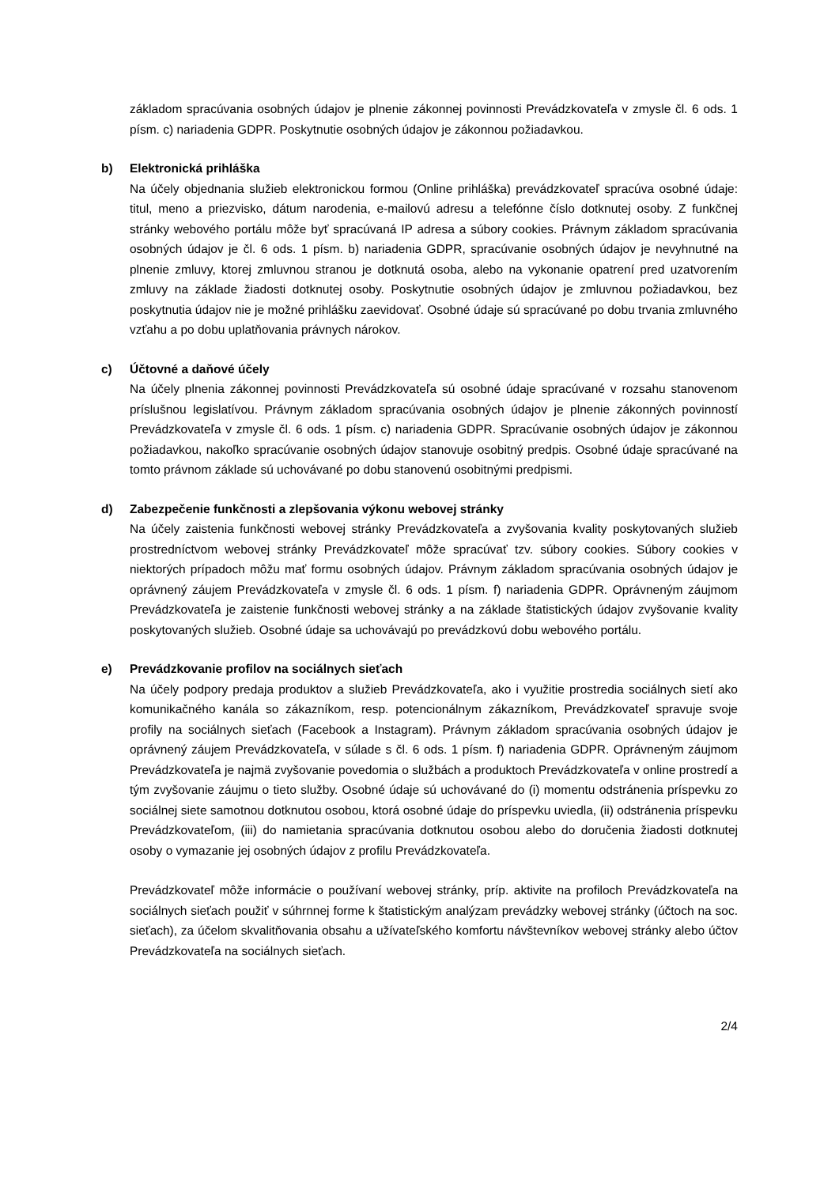základom spracúvania osobných údajov je plnenie zákonnej povinnosti Prevádzkovateľa v zmysle čl. 6 ods. 1 písm. c) nariadenia GDPR. Poskytnutie osobných údajov je zákonnou požiadavkou.
b) Elektronická prihláška
Na účely objednania služieb elektronickou formou (Online prihláška) prevádzkovateľ spracúva osobné údaje: titul, meno a priezvisko, dátum narodenia, e-mailovú adresu a telefónne číslo dotknutej osoby. Z funkčnej stránky webového portálu môže byť spracúvaná IP adresa a súbory cookies. Právnym základom spracúvania osobných údajov je čl. 6 ods. 1 písm. b) nariadenia GDPR, spracúvanie osobných údajov je nevyhnutné na plnenie zmluvy, ktorej zmluvnou stranou je dotknutá osoba, alebo na vykonanie opatrení pred uzatvorením zmluvy na základe žiadosti dotknutej osoby. Poskytnutie osobných údajov je zmluvnou požiadavkou, bez poskytnutia údajov nie je možné prihlášku zaevidovať. Osobné údaje sú spracúvané po dobu trvania zmluvného vzťahu a po dobu uplatňovania právnych nárokov.
c) Účtovné a daňové účely
Na účely plnenia zákonnej povinnosti Prevádzkovateľa sú osobné údaje spracúvané v rozsahu stanovenom príslušnou legislatívou. Právnym základom spracúvania osobných údajov je plnenie zákonných povinností Prevádzkovateľa v zmysle čl. 6 ods. 1 písm. c) nariadenia GDPR. Spracúvanie osobných údajov je zákonnou požiadavkou, nakoľko spracúvanie osobných údajov stanovuje osobitný predpis. Osobné údaje spracúvané na tomto právnom základe sú uchovávané po dobu stanovenú osobitnými predpismi.
d) Zabezpečenie funkčnosti a zlepšovania výkonu webovej stránky
Na účely zaistenia funkčnosti webovej stránky Prevádzkovateľa a zvyšovania kvality poskytovaných služieb prostredníctvom webovej stránky Prevádzkovateľ môže spracúvať tzv. súbory cookies. Súbory cookies v niektorých prípadoch môžu mať formu osobných údajov. Právnym základom spracúvania osobných údajov je oprávnený záujem Prevádzkovateľa v zmysle čl. 6 ods. 1 písm. f) nariadenia GDPR. Oprávneným záujmom Prevádzkovateľa je zaistenie funkčnosti webovej stránky a na základe štatistických údajov zvyšovanie kvality poskytovaných služieb. Osobné údaje sa uchovávajú po prevádzkovú dobu webového portálu.
e) Prevádzkovanie profilov na sociálnych sieťach
Na účely podpory predaja produktov a služieb Prevádzkovateľa, ako i využitie prostredia sociálnych sietí ako komunikačného kanála so zákazníkom, resp. potencionálnym zákazníkom, Prevádzkovateľ spravuje svoje profily na sociálnych sieťach (Facebook a Instagram). Právnym základom spracúvania osobných údajov je oprávnený záujem Prevádzkovateľa, v súlade s čl. 6 ods. 1 písm. f) nariadenia GDPR. Oprávneným záujmom Prevádzkovateľa je najmä zvyšovanie povedomia o službách a produktoch Prevádzkovateľa v online prostredí a tým zvyšovanie záujmu o tieto služby. Osobné údaje sú uchovávané do (i) momentu odstránenia príspevku zo sociálnej siete samotnou dotknutou osobou, ktorá osobné údaje do príspevku uviedla, (ii) odstránenia príspevku Prevádzkovateľom, (iii) do namietania spracúvania dotknutou osobou alebo do doručenia žiadosti dotknutej osoby o vymazanie jej osobných údajov z profilu Prevádzkovateľa.
Prevádzkovateľ môže informácie o používaní webovej stránky, príp. aktivite na profiloch Prevádzkovateľa na sociálnych sieťach použiť v súhrnnej forme k štatistickým analýzam prevádzky webovej stránky (účtoch na soc. sieťach), za účelom skvalitňovania obsahu a užívateľského komfortu návštevníkov webovej stránky alebo účtov Prevádzkovateľa na sociálnych sieťach.
2/4